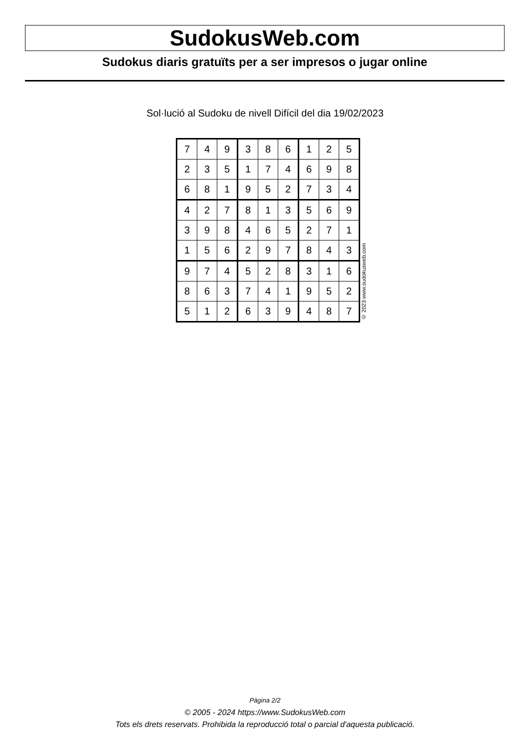SudokusWeb.com
Sudokus diaris gratuïts per a ser impresos o jugar online
Sol·lució al Sudoku de nivell Difícil del dia 19/02/2023
| 7 | 4 | 9 | 3 | 8 | 6 | 1 | 2 | 5 |
| 2 | 3 | 5 | 1 | 7 | 4 | 6 | 9 | 8 |
| 6 | 8 | 1 | 9 | 5 | 2 | 7 | 3 | 4 |
| 4 | 2 | 7 | 8 | 1 | 3 | 5 | 6 | 9 |
| 3 | 9 | 8 | 4 | 6 | 5 | 2 | 7 | 1 |
| 1 | 5 | 6 | 2 | 9 | 7 | 8 | 4 | 3 |
| 9 | 7 | 4 | 5 | 2 | 8 | 3 | 1 | 6 |
| 8 | 6 | 3 | 7 | 4 | 1 | 9 | 5 | 2 |
| 5 | 1 | 2 | 6 | 3 | 9 | 4 | 8 | 7 |
© 2023 www.sudokusweb.com
Pàgina 2/2
© 2005 - 2024 https://www.SudokusWeb.com
Tots els drets reservats. Prohibida la reproducció total o parcial d'aquesta publicació.